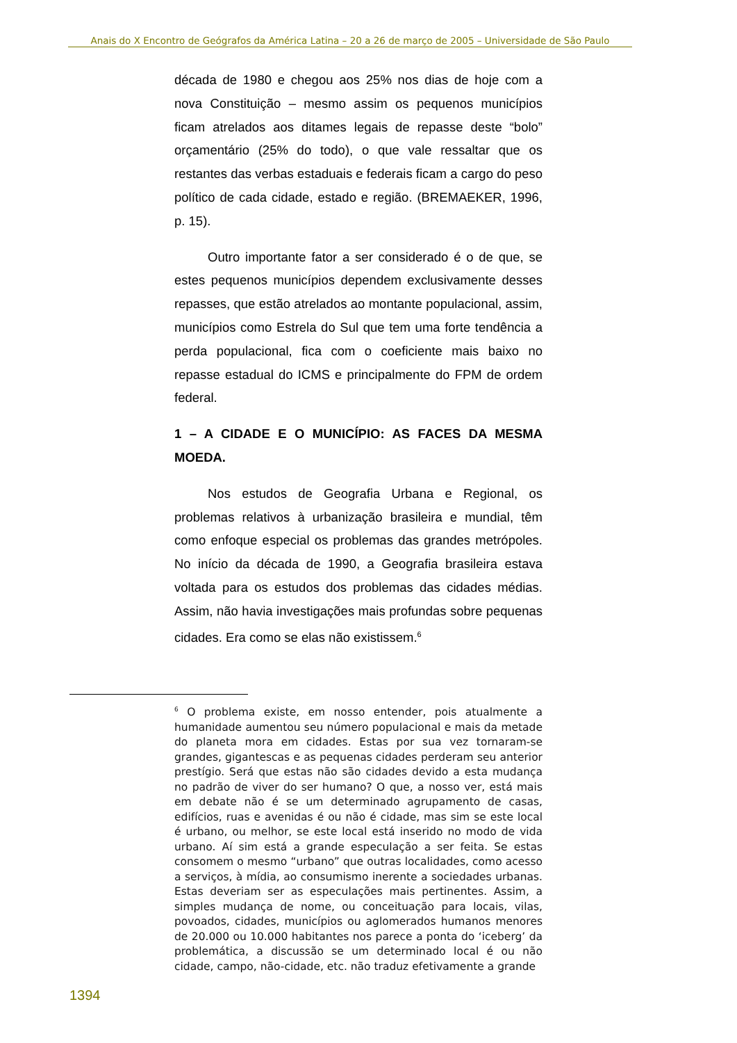Anais do X Encontro de Geógrafos da América Latina – 20 a 26 de março de 2005 – Universidade de São Paulo
década de 1980 e chegou aos 25% nos dias de hoje com a nova Constituição – mesmo assim os pequenos municípios ficam atrelados aos ditames legais de repasse deste “bolo” orçamentário (25% do todo), o que vale ressaltar que os restantes das verbas estaduais e federais ficam a cargo do peso político de cada cidade, estado e região. (BREMAEKER, 1996, p. 15).
Outro importante fator a ser considerado é o de que, se estes pequenos municípios dependem exclusivamente desses repasses, que estão atrelados ao montante populacional, assim, municípios como Estrela do Sul que tem uma forte tendência a perda populacional, fica com o coeficiente mais baixo no repasse estadual do ICMS e principalmente do FPM de ordem federal.
1 – A CIDADE E O MUNICÍPIO: AS FACES DA MESMA MOEDA.
Nos estudos de Geografia Urbana e Regional, os problemas relativos à urbanização brasileira e mundial, têm como enfoque especial os problemas das grandes metrópoles. No início da década de 1990, a Geografia brasileira estava voltada para os estudos dos problemas das cidades médias. Assim, não havia investigações mais profundas sobre pequenas cidades. Era como se elas não existissem.<sup>6</sup>
<sup>6</sup> O problema existe, em nosso entender, pois atualmente a humanidade aumentou seu número populacional e mais da metade do planeta mora em cidades. Estas por sua vez tornaram-se grandes, gigantescas e as pequenas cidades perderam seu anterior prestígio. Será que estas não são cidades devido a esta mudança no padrão de viver do ser humano? O que, a nosso ver, está mais em debate não é se um determinado agrupamento de casas, edifícios, ruas e avenidas é ou não é cidade, mas sim se este local é urbano, ou melhor, se este local está inserido no modo de vida urbano. Aí sim está a grande especulação a ser feita. Se estas consomem o mesmo “urbano” que outras localidades, como acesso a serviços, à mídia, ao consumismo inerente a sociedades urbanas. Estas deveriam ser as especulações mais pertinentes. Assim, a simples mudança de nome, ou conceituação para locais, vilas, povoados, cidades, municípios ou aglomerados humanos menores de 20.000 ou 10.000 habitantes nos parece a ponta do ‘iceberg’ da problemática, a discussão se um determinado local é ou não cidade, campo, não-cidade, etc. não traduz efetivamente a grande
1394